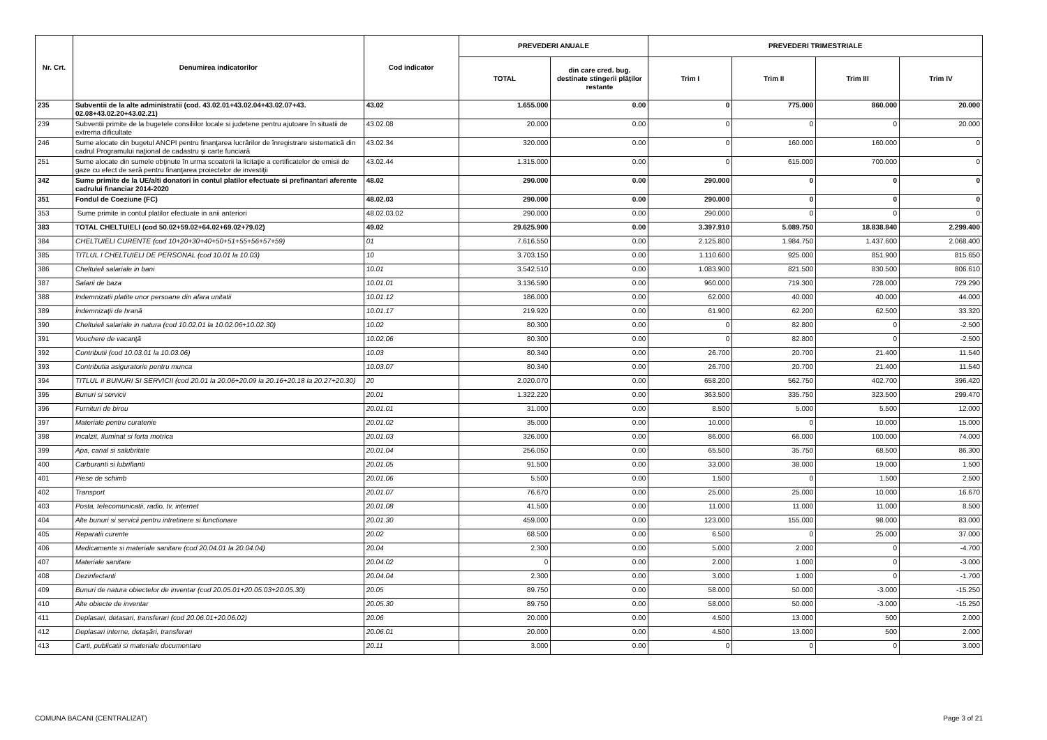| Nr. Crt. | Denumirea indicatorilor | Cod indicator | PREVEDERI ANUALE | | PREVEDERI TRIMESTRIALE | | | |
| --- | --- | --- | --- | --- | --- | --- | --- | --- |
| | | | TOTAL | din care cred. bug. destinate stingerii plăţilor restante | Trim I | Trim II | Trim III | Trim IV |
| 235 | Subventii de la alte administratii (cod. 43.02.01+43.02.04+43.02.07+43. 02.08+43.02.20+43.02.21) | 43.02 | 1.655.000 | 0.00 | 0 | 775.000 | 860.000 | 20.000 |
| 239 | Subventii primite de la bugetele consiliilor locale si judetene pentru ajutoare în situatii de extrema dificultate | 43.02.08 | 20.000 | 0.00 | 0 | 0 | 0 | 20.000 |
| 246 | Sume alocate din bugetul ANCPI pentru finanţarea lucrărilor de înregistrare sistematică din cadrul Programului naţional de cadastru şi carte funciară | 43.02.34 | 320.000 | 0.00 | 0 | 160.000 | 160.000 | 0 |
| 251 | Sume alocate din sumele obţinute în urma scoaterii la licitaţie a certificatelor de emisii de gaze cu efect de seră pentru finanţarea proiectelor de investiţii | 43.02.44 | 1.315.000 | 0.00 | 0 | 615.000 | 700.000 | 0 |
| 342 | Sume primite de la UE/alti donatori in contul platilor efectuate si prefinantari aferente cadrului financiar 2014-2020 | 48.02 | 290.000 | 0.00 | 290.000 | 0 | 0 | 0 |
| 351 | Fondul de Coeziune (FC) | 48.02.03 | 290.000 | 0.00 | 290.000 | 0 | 0 | 0 |
| 353 | Sume primite in contul platilor efectuate in anii anteriori | 48.02.03.02 | 290.000 | 0.00 | 290.000 | 0 | 0 | 0 |
| 383 | TOTAL CHELTUIELI (cod 50.02+59.02+64.02+69.02+79.02) | 49.02 | 29.625.900 | 0.00 | 3.397.910 | 5.089.750 | 18.838.840 | 2.299.400 |
| 384 | CHELTUIELI CURENTE (cod 10+20+30+40+50+51+55+56+57+59) | 01 | 7.616.550 | 0.00 | 2.125.800 | 1.984.750 | 1.437.600 | 2.068.400 |
| 385 | TITLUL I CHELTUIELI DE PERSONAL (cod 10.01 la 10.03) | 10 | 3.703.150 | 0.00 | 1.110.600 | 925.000 | 851.900 | 815.650 |
| 386 | Cheltuieli salariale in bani | 10.01 | 3.542.510 | 0.00 | 1.083.900 | 821.500 | 830.500 | 806.610 |
| 387 | Salarii de baza | 10.01.01 | 3.136.590 | 0.00 | 960.000 | 719.300 | 728.000 | 729.290 |
| 388 | Indemnizatii platite unor persoane din afara unitatii | 10.01.12 | 186.000 | 0.00 | 62.000 | 40.000 | 40.000 | 44.000 |
| 389 | Îndemnizaţii de hrană | 10.01.17 | 219.920 | 0.00 | 61.900 | 62.200 | 62.500 | 33.320 |
| 390 | Cheltuieli salariale in natura (cod 10.02.01 la 10.02.06+10.02.30) | 10.02 | 80.300 | 0.00 | 0 | 82.800 | 0 | -2.500 |
| 391 | Vouchere de vacanţă | 10.02.06 | 80.300 | 0.00 | 0 | 82.800 | 0 | -2.500 |
| 392 | Contributii (cod 10.03.01 la 10.03.06) | 10.03 | 80.340 | 0.00 | 26.700 | 20.700 | 21.400 | 11.540 |
| 393 | Contributia asiguratorie pentru munca | 10.03.07 | 80.340 | 0.00 | 26.700 | 20.700 | 21.400 | 11.540 |
| 394 | TITLUL II BUNURI SI SERVICII (cod 20.01 la 20.06+20.09 la 20.16+20.18 la 20.27+20.30) | 20 | 2.020.070 | 0.00 | 658.200 | 562.750 | 402.700 | 396.420 |
| 395 | Bunuri si servicii | 20.01 | 1.322.220 | 0.00 | 363.500 | 335.750 | 323.500 | 299.470 |
| 396 | Furnituri de birou | 20.01.01 | 31.000 | 0.00 | 8.500 | 5.000 | 5.500 | 12.000 |
| 397 | Materiale pentru curatenie | 20.01.02 | 35.000 | 0.00 | 10.000 | 0 | 10.000 | 15.000 |
| 398 | Incalzit, Iluminat si forta motrica | 20.01.03 | 326.000 | 0.00 | 86.000 | 66.000 | 100.000 | 74.000 |
| 399 | Apa, canal si salubritate | 20.01.04 | 256.050 | 0.00 | 65.500 | 35.750 | 68.500 | 86.300 |
| 400 | Carburanti si lubrifianti | 20.01.05 | 91.500 | 0.00 | 33.000 | 38.000 | 19.000 | 1.500 |
| 401 | Piese de schimb | 20.01.06 | 5.500 | 0.00 | 1.500 | 0 | 1.500 | 2.500 |
| 402 | Transport | 20.01.07 | 76.670 | 0.00 | 25.000 | 25.000 | 10.000 | 16.670 |
| 403 | Posta, telecomunicatii, radio, tv, internet | 20.01.08 | 41.500 | 0.00 | 11.000 | 11.000 | 11.000 | 8.500 |
| 404 | Alte bunuri si servicii pentru intretinere si functionare | 20.01.30 | 459.000 | 0.00 | 123.000 | 155.000 | 98.000 | 83.000 |
| 405 | Reparatii curente | 20.02 | 68.500 | 0.00 | 6.500 | 0 | 25.000 | 37.000 |
| 406 | Medicamente si materiale sanitare (cod 20.04.01 la 20.04.04) | 20.04 | 2.300 | 0.00 | 5.000 | 2.000 | 0 | -4.700 |
| 407 | Materiale sanitare | 20.04.02 | 0 | 0.00 | 2.000 | 1.000 | 0 | -3.000 |
| 408 | Dezinfectanti | 20.04.04 | 2.300 | 0.00 | 3.000 | 1.000 | 0 | -1.700 |
| 409 | Bunuri de natura obiectelor de inventar (cod 20.05.01+20.05.03+20.05.30) | 20.05 | 89.750 | 0.00 | 58.000 | 50.000 | -3.000 | -15.250 |
| 410 | Alte obiecte de inventar | 20.05.30 | 89.750 | 0.00 | 58.000 | 50.000 | -3.000 | -15.250 |
| 411 | Deplasari, detasari, transferari (cod 20.06.01+20.06.02) | 20.06 | 20.000 | 0.00 | 4.500 | 13.000 | 500 | 2.000 |
| 412 | Deplasari interne, detaşări, transferari | 20.06.01 | 20.000 | 0.00 | 4.500 | 13.000 | 500 | 2.000 |
| 413 | Carti, publicatii si materiale documentare | 20.11 | 3.000 | 0.00 | 0 | 0 | 0 | 3.000 |
COMUNA BACANI (CENTRALIZAT) Page 3 of 21